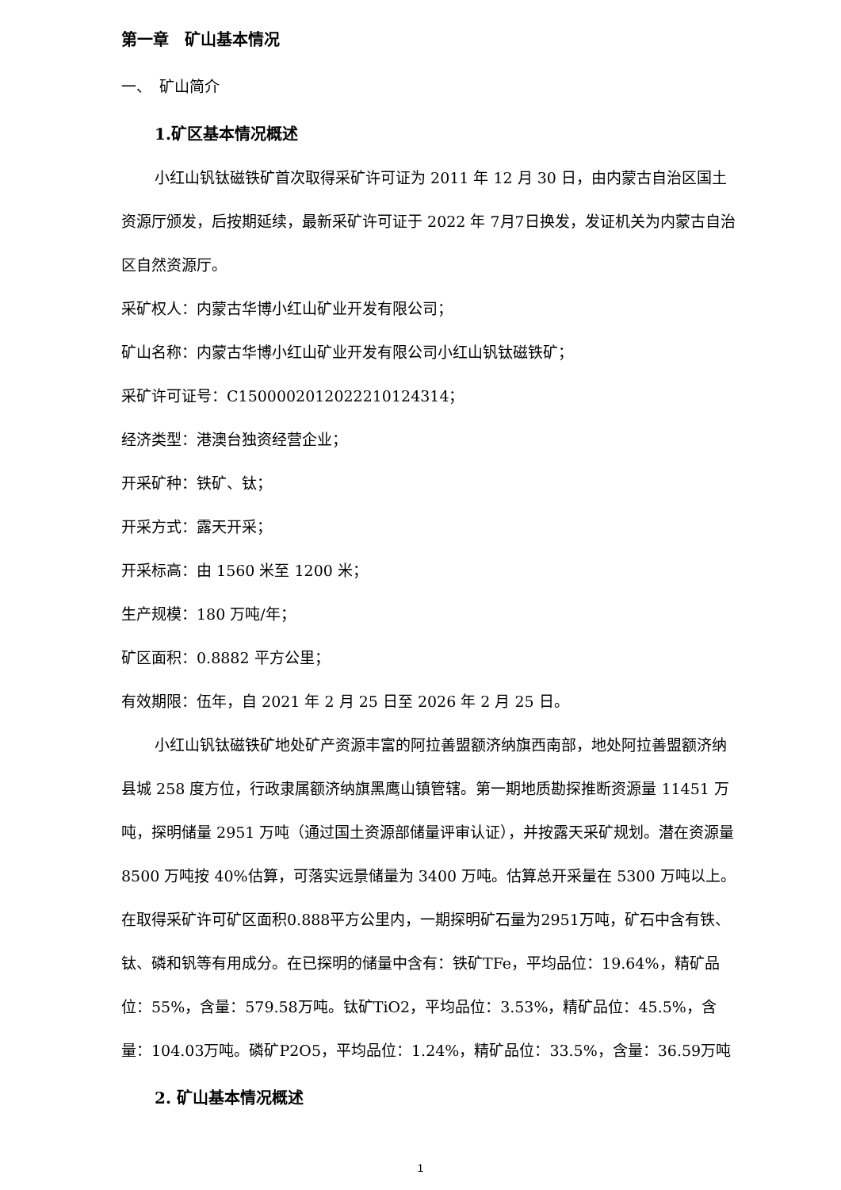第一章　矿山基本情况
一、　矿山简介
1.矿区基本情况概述
小红山钒钛磁铁矿首次取得采矿许可证为 2011 年 12 月 30 日，由内蒙古自治区国土资源厅颁发，后按期延续，最新采矿许可证于 2022 年 7月7日换发，发证机关为内蒙古自治区自然资源厅。
采矿权人：内蒙古华博小红山矿业开发有限公司；
矿山名称：内蒙古华博小红山矿业开发有限公司小红山钒钛磁铁矿；
采矿许可证号：C1500002012022210124314；
经济类型：港澳台独资经营企业；
开采矿种：铁矿、钛；
开采方式：露天开采；
开采标高：由 1560 米至 1200 米；
生产规模：180 万吨/年；
矿区面积：0.8882 平方公里；
有效期限：伍年，自 2021 年 2 月 25 日至 2026 年 2 月 25 日。
小红山钒钛磁铁矿地处矿产资源丰富的阿拉善盟额济纳旗西南部，地处阿拉善盟额济纳县城 258 度方位，行政隶属额济纳旗黑鹰山镇管辖。第一期地质勘探推断资源量 11451 万吨，探明储量 2951 万吨（通过国土资源部储量评审认证），并按露天采矿规划。潜在资源量 8500 万吨按 40%估算，可落实远景储量为 3400 万吨。估算总开采量在 5300 万吨以上。在取得采矿许可矿区面积0.888平方公里内，一期探明矿石量为2951万吨，矿石中含有铁、钛、磷和钒等有用成分。在已探明的储量中含有：铁矿TFe，平均品位：19.64%，精矿品位：55%，含量：579.58万吨。钛矿TiO2，平均品位：3.53%，精矿品位：45.5%，含量：104.03万吨。磷矿P2O5，平均品位：1.24%，精矿品位：33.5%，含量：36.59万吨
2. 矿山基本情况概述
1